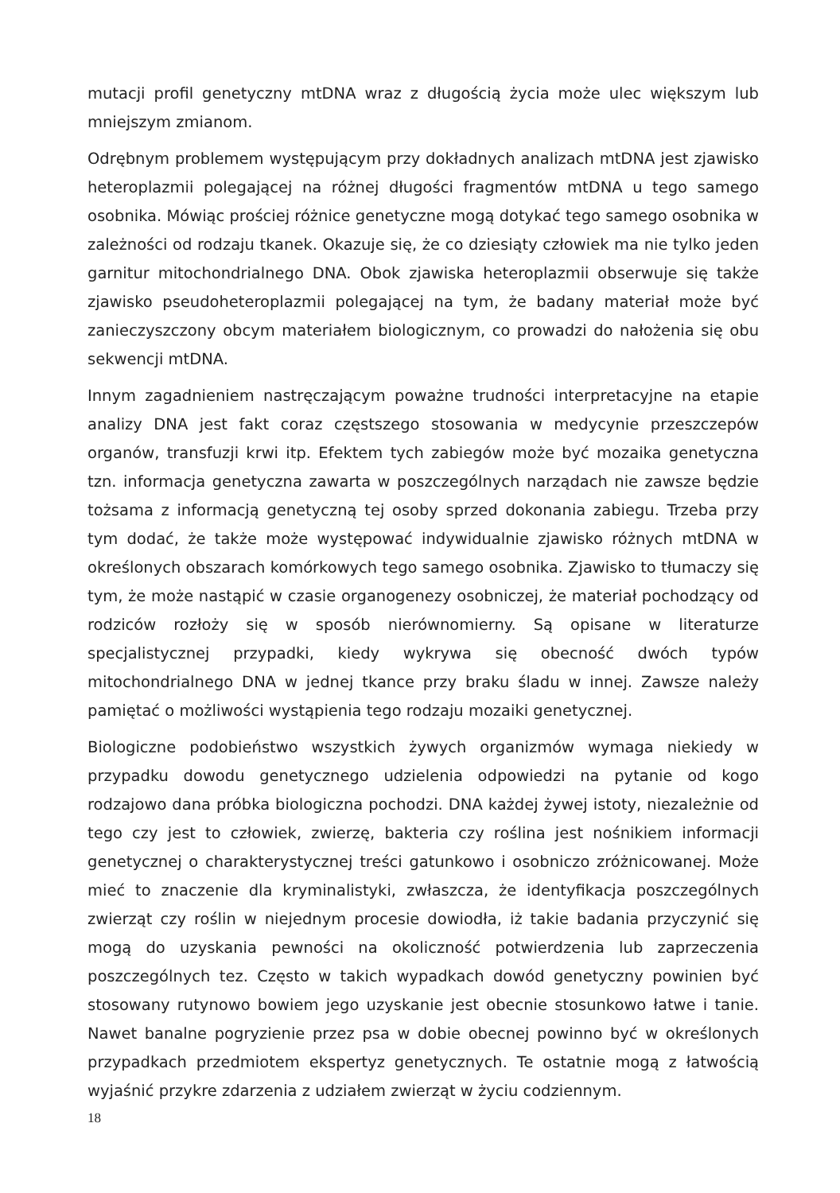mutacji profil genetyczny mtDNA wraz z długością życia może ulec większym lub mniejszym zmianom.
Odrębnym problemem występującym przy dokładnych analizach mtDNA jest zjawisko heteroplazmii polegającej na różnej długości fragmentów mtDNA u tego samego osobnika. Mówiąc prościej różnice genetyczne mogą dotykać tego samego osobnika w zależności od rodzaju tkanek. Okazuje się, że co dziesiąty człowiek ma nie tylko jeden garnitur mitochondrialnego DNA. Obok zjawiska heteroplazmii obserwuje się także zjawisko pseudoheteroplazmii polegającej na tym, że badany materiał może być zanieczyszczony obcym materiałem biologicznym, co prowadzi do nałożenia się obu sekwencji mtDNA.
Innym zagadnieniem nastręczającym poważne trudności interpretacyjne na etapie analizy DNA jest fakt coraz częstszego stosowania w medycynie przeszczepów organów, transfuzji krwi itp. Efektem tych zabiegów może być mozaika genetyczna tzn. informacja genetyczna zawarta w poszczególnych narządach nie zawsze będzie tożsama z informacją genetyczną tej osoby sprzed dokonania zabiegu. Trzeba przy tym dodać, że także może występować indywidualnie zjawisko różnych mtDNA w określonych obszarach komórkowych tego samego osobnika. Zjawisko to tłumaczy się tym, że może nastąpić w czasie organogenezy osobniczej, że materiał pochodzący od rodziców rozłoży się w sposób nierównomierny. Są opisane w literaturze specjalistycznej przypadki, kiedy wykrywa się obecność dwóch typów mitochondrialnego DNA w jednej tkance przy braku śladu w innej. Zawsze należy pamiętać o możliwości wystąpienia tego rodzaju mozaiki genetycznej.
Biologiczne podobieństwo wszystkich żywych organizmów wymaga niekiedy w przypadku dowodu genetycznego udzielenia odpowiedzi na pytanie od kogo rodzajowo dana próbka biologiczna pochodzi. DNA każdej żywej istoty, niezależnie od tego czy jest to człowiek, zwierzę, bakteria czy roślina jest nośnikiem informacji genetycznej o charakterystycznej treści gatunkowo i osobniczo zróżnicowanej. Może mieć to znaczenie dla kryminalistyki, zwłaszcza, że identyfikacja poszczególnych zwierząt czy roślin w niejednym procesie dowiodła, iż takie badania przyczynić się mogą do uzyskania pewności na okoliczność potwierdzenia lub zaprzeczenia poszczególnych tez. Często w takich wypadkach dowód genetyczny powinien być stosowany rutynowo bowiem jego uzyskanie jest obecnie stosunkowo łatwe i tanie. Nawet banalne pogryzienie przez psa w dobie obecnej powinno być w określonych przypadkach przedmiotem ekspertyz genetycznych. Te ostatnie mogą z łatwością wyjaśnić przykre zdarzenia z udziałem zwierząt w życiu codziennym.
18